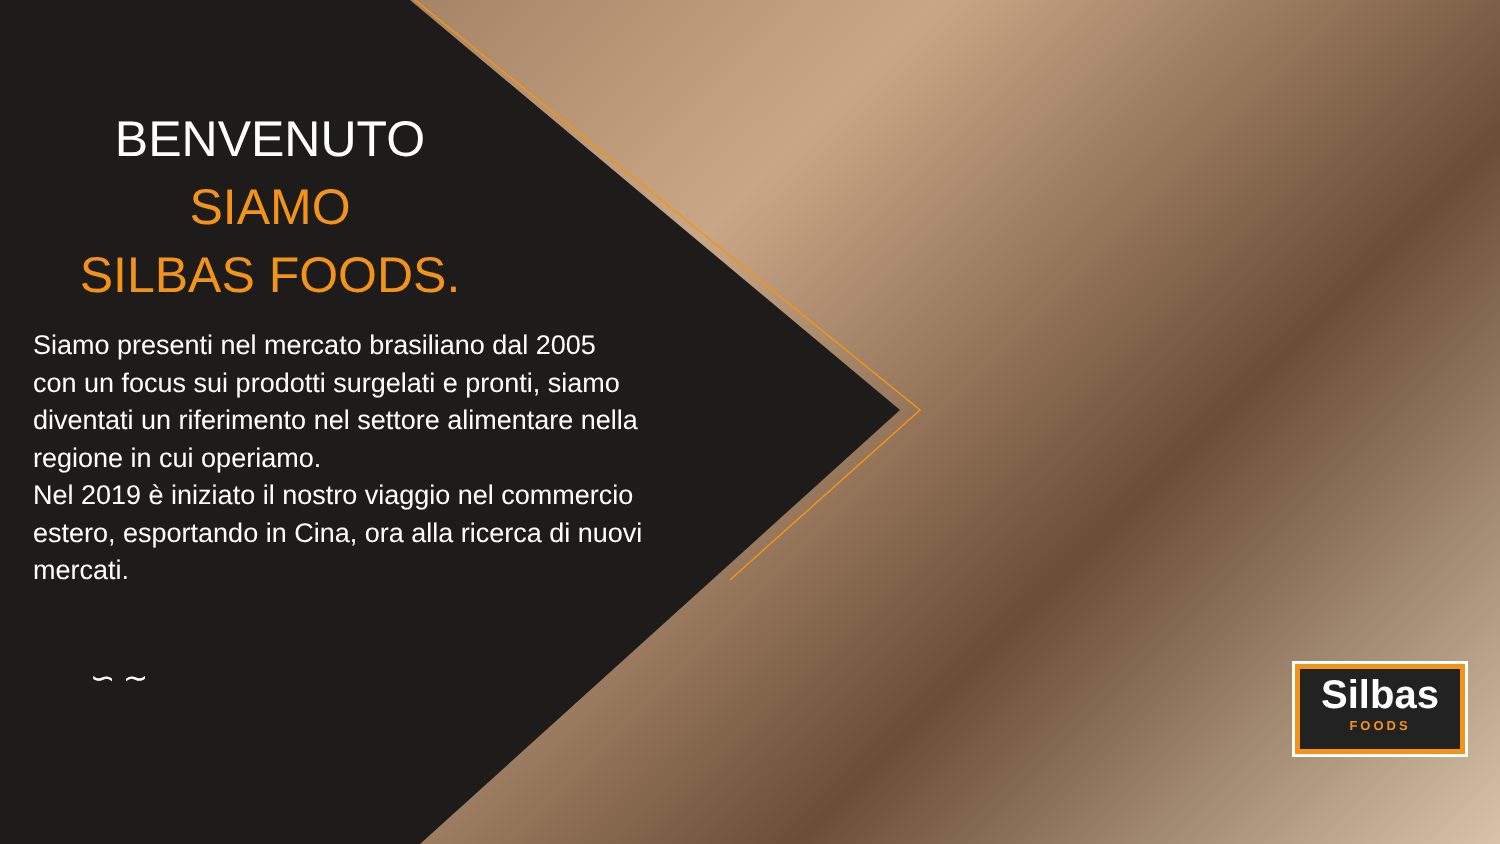BENVENUTO
SIAMO
SILBAS FOODS.
Siamo presenti nel mercato brasiliano dal 2005 con un focus sui prodotti surgelati e pronti, siamo diventati un riferimento nel settore alimentare nella regione in cui operiamo.
Nel 2019 è iniziato il nostro viaggio nel commercio estero, esportando in Cina, ora alla ricerca di nuovi mercati.
∽ ∼
Silbas
FOODS